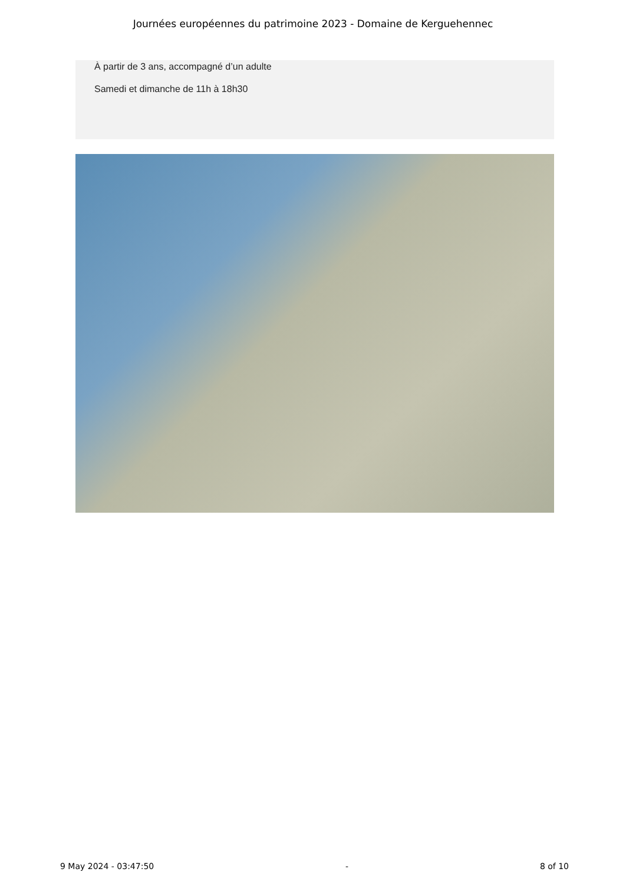Journées européennes du patrimoine 2023 - Domaine de Kerguehennec
À partir de 3 ans, accompagné d’un adulte
Samedi et dimanche de 11h à 18h30
9 May 2024 - 03:47:50 - 8 of 10